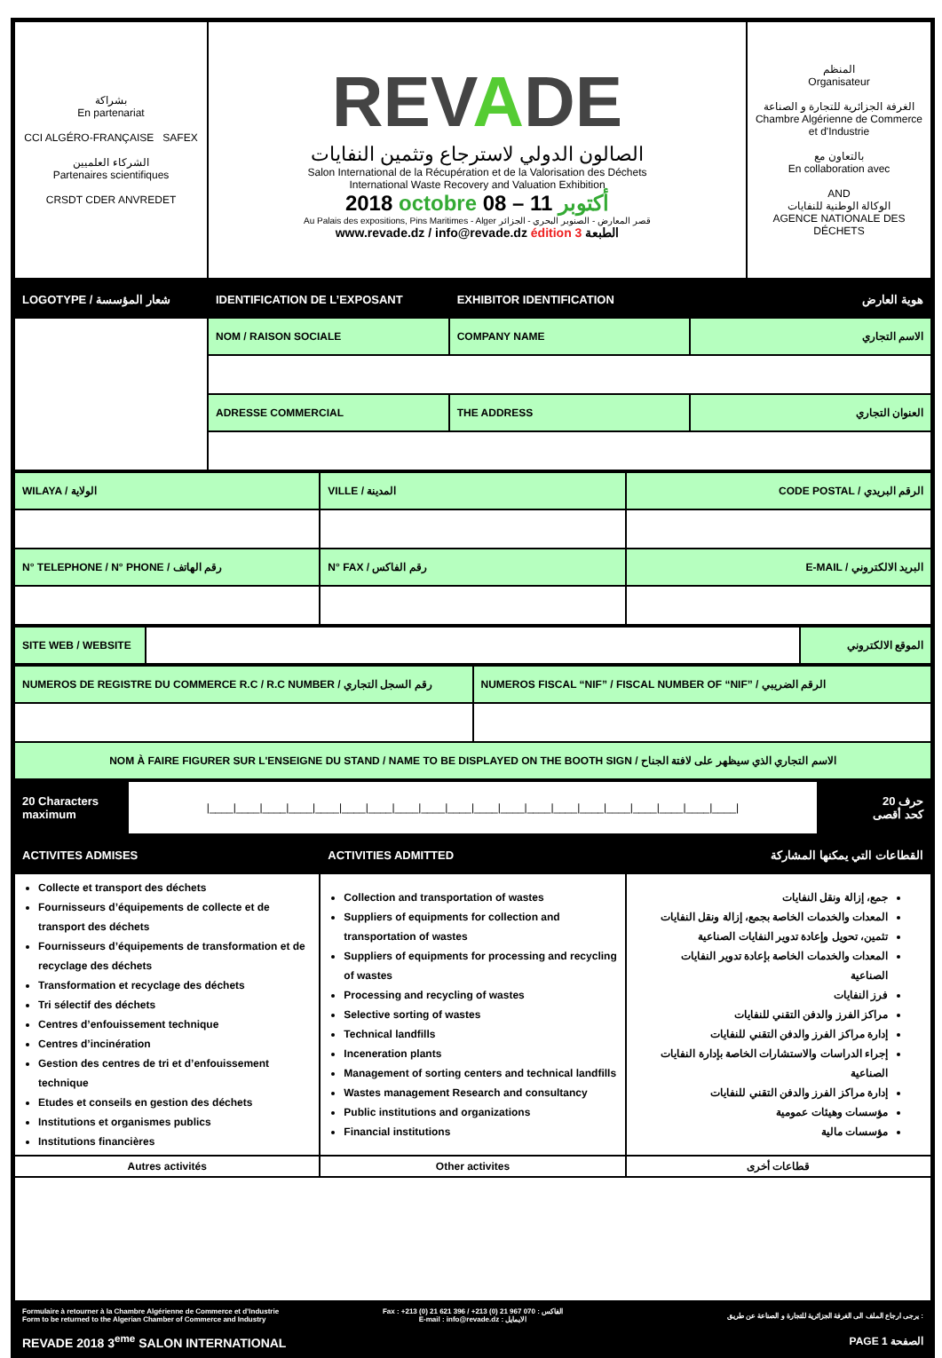| بشراكة En partenariat CCI ALGÉRO-FRANÇAISE SAFEX الشركاء العلميين Partenaires scientifiques CRSDT CDER ANVREDET | REV A DE الصالون الدولي لاسترجاع وتثمين النفايات Salon International de la Récupération et de la Valorisation des Déchets International Waste Recovery and Valuation Exhibition 2018 octobre أكتوبر 11 – 08 Au Palais des expositions, Pins Maritimes - Alger قصر المعارض - الصنوبر البحري - الجزائر www.revade.dz / info@revade.dz édition 3 الطبعة | المنظم Organisateur الغرفة الجزائرية للتجارة و الصناعة Chambre Algérienne de Commerce et d'Industrie بالتعاون مع En collaboration avec AND الوكالة الوطنية للنفايات AGENCE NATIONALE DES DÉCHETS |
| LOGOTYPE / شعار المؤسسة | IDENTIFICATION DE L’EXPOSANT | EXHIBITOR IDENTIFICATION | هوية العارض |
| | NOM / RAISON SOCIALE | COMPANY NAME | الاسم التجاري |
| | ADRESSE COMMERCIAL | THE ADDRESS | العنوان التجاري |
| WILAYA / الولاية | VILLE / المدينة | CODE POSTAL / الرقم البريدي |
| N° TELEPHONE / N° PHONE / رقم الهاتف | N° FAX / رقم الفاكس | E-MAIL / البريد الالكتروني |
| SITE WEB / WEBSITE | | الموقع الالكتروني |
| NUMEROS DE REGISTRE DU COMMERCE R.C / R.C NUMBER / رقم السجل التجاري | NUMEROS FISCAL “NIF” / FISCAL NUMBER OF “NIF” / الرقم الضريبي |
| NOM À FAIRE FIGURER SUR L'ENSEIGNE DU STAND / NAME TO BE DISPLAYED ON THE BOOTH SIGN / الاسم التجاري الذي سيظهر على لافتة الجناح | |
| 20 Characters maximum | /____/____/____/____/____/____/____/____/____/____/____/____/____/____/____/____/____/____/____/____/ | 20 حرف كحد أقصى |
| ACTIVITES ADMISES | ACTIVITIES ADMITTED | القطاعات التي يمكنها المشاركة |
| Collecte et transport des déchets Fournisseurs d’équipements de collecte et de transport des déchets Fournisseurs d’équipements de transformation et de recyclage des déchets Transformation et recyclage des déchets Tri sélectif des déchets Centres d’enfouissement technique Centres d’incinération Gestion des centres de tri et d’enfouissement technique Etudes et conseils en gestion des déchets Institutions et organismes publics Institutions financières | Collection and transportation of wastes Suppliers of equipments for collection and transportation of wastes Suppliers of equipments for processing and recycling of wastes Processing and recycling of wastes Selective sorting of wastes Technical landfills Inceneration plants Management of sorting centers and technical landfills Wastes management Research and consultancy Public institutions and organizations Financial institutions | جمع، إزالة ونقل النفايات المعدات والخدمات الخاصة بجمع، إزالة ونقل النفايات تثمين، تحويل وإعادة تدوير النفايات الصناعية المعدات والخدمات الخاصة بإعادة تدوير النفايات الصناعية فرز النفايات مراكز الفرز والدفن التقني للنفايات إدارة مراكز الفرز والدفن التقني للنفايات إجراء الدراسات والاستشارات الخاصة بإدارة النفايات الصناعية إدارة مراكز الفرز والدفن التقني للنفايات مؤسسات وهيئات عمومية مؤسسات مالية |
| Autres activités | Other activites | قطاعات أخرى |
| Formulaire à retourner à la Chambre Algérienne de Commerce et d’Industrie Form to be returned to the Algerian Chamber of Commerce and Industry | Fax : +213 (0) 21 621 396 / +213 (0) 21 967 070 : الفاكس E-mail : info@revade.dz : الايمايل | يرجى ارجاع الملف الى الغرفة الجزائرية للتجارة و الصناعة عن طريق : |
| REVADE 2018 3<sup>eme</sup> SALON INTERNATIONAL | | PAGE 1 الصفحة |